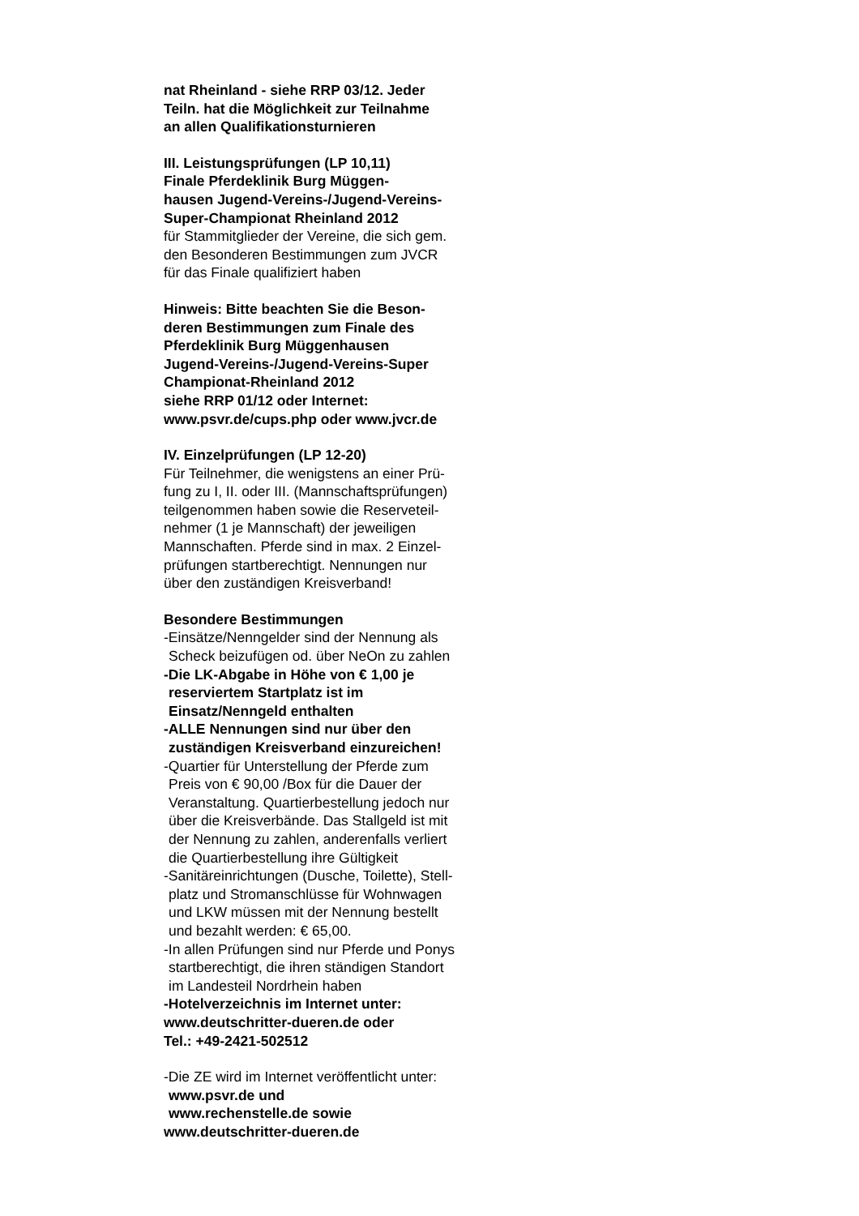nat Rheinland - siehe RRP 03/12. Jeder
Teiln. hat die Möglichkeit zur Teilnahme
an allen Qualifikationsturnieren
III. Leistungsprüfungen (LP 10,11)
Finale Pferdeklinik Burg Müggen-
hausen Jugend-Vereins-/Jugend-Vereins-
Super-Championat Rheinland 2012
für Stammitglieder der Vereine, die sich gem.
den Besonderen Bestimmungen zum JVCR
für das Finale qualifiziert haben
Hinweis: Bitte beachten Sie die Beson-
deren Bestimmungen zum Finale des
Pferdeklinik Burg Müggenhausen
Jugend-Vereins-/Jugend-Vereins-Super
Championat-Rheinland 2012
siehe RRP 01/12 oder Internet:
www.psvr.de/cups.php oder www.jvcr.de
IV. Einzelprüfungen (LP 12-20)
Für Teilnehmer, die wenigstens an einer Prü-
fung zu I, II. oder III. (Mannschaftsprüfungen)
teilgenommen haben sowie die Reserveteil-
nehmer (1 je Mannschaft) der jeweiligen
Mannschaften. Pferde sind in max. 2 Einzel-
prüfungen startberechtigt. Nennungen nur
über den zuständigen Kreisverband!
Besondere Bestimmungen
-Einsätze/Nenngelder sind der Nennung als
Scheck beizufügen od. über NeOn zu zahlen
-Die LK-Abgabe in Höhe von € 1,00 je
reserviertem Startplatz ist im
Einsatz/Nenngeld enthalten
-ALLE Nennungen sind nur über den
zuständigen Kreisverband einzureichen!
-Quartier für Unterstellung der Pferde zum
Preis von € 90,00 /Box für die Dauer der
Veranstaltung. Quartierbestellung jedoch nur
über die Kreisverbände. Das Stallgeld ist mit
der Nennung zu zahlen, anderenfalls verliert
die Quartierbestellung ihre Gültigkeit
-Sanitäreinrichtungen (Dusche, Toilette), Stell-
platz und Stromanschlüsse für Wohnwagen
und LKW müssen mit der Nennung bestellt
und bezahlt werden: € 65,00.
-In allen Prüfungen sind nur Pferde und Ponys
startberechtigt, die ihren ständigen Standort
im Landesteil Nordrhein haben
-Hotelverzeichnis im Internet unter:
www.deutschritter-dueren.de oder
Tel.: +49-2421-502512
-Die ZE wird im Internet veröffentlicht unter:
www.psvr.de und
www.rechenstelle.de sowie
www.deutschritter-dueren.de